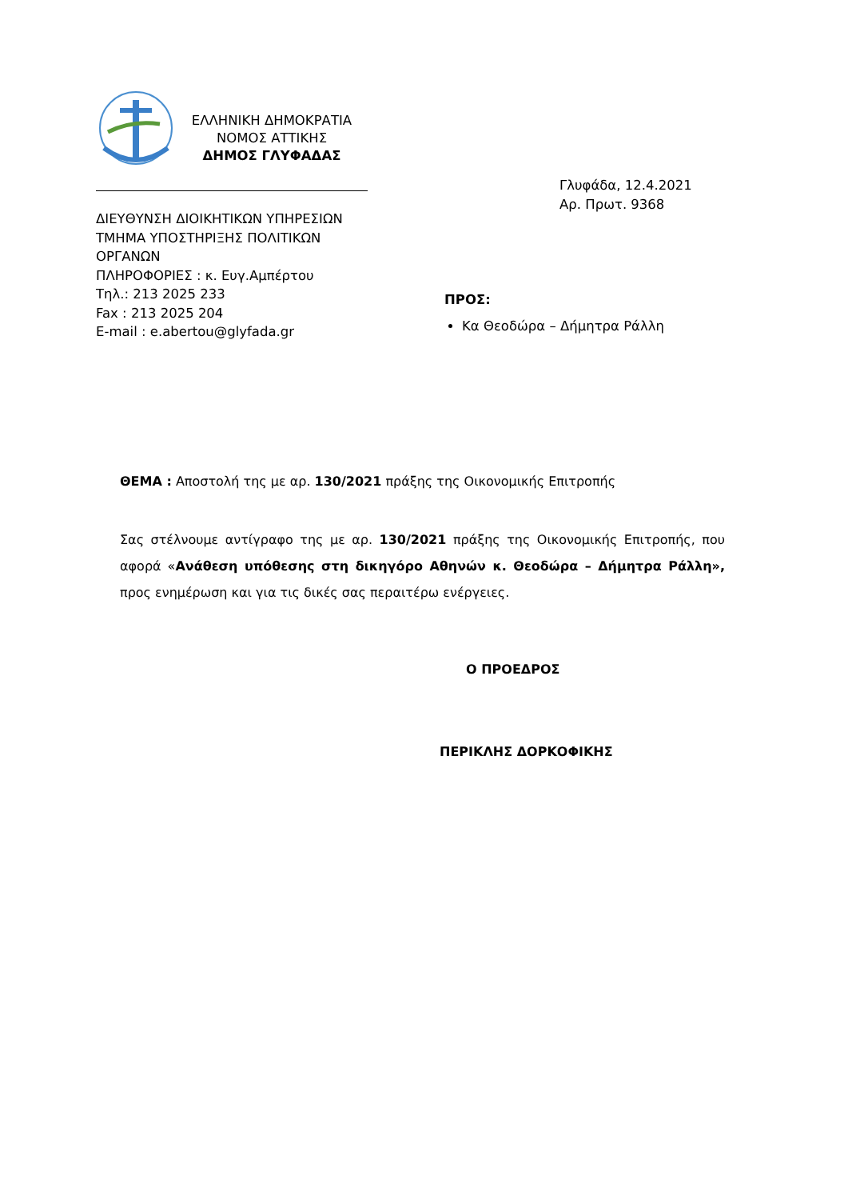ΕΛΛΗΝΙΚΗ ΔΗΜΟΚΡΑΤΙΑ
ΝΟΜΟΣ ΑΤΤΙΚΗΣ
ΔΗΜΟΣ ΓΛΥΦΑΔΑΣ
Γλυφάδα, 12.4.2021
Αρ. Πρωτ. 9368
ΔΙΕΥΘΥΝΣΗ ΔΙΟΙΚΗΤΙΚΩΝ ΥΠΗΡΕΣΙΩΝ
ΤΜΗΜΑ ΥΠΟΣΤΗΡΙΞΗΣ ΠΟΛΙΤΙΚΩΝ
ΟΡΓΑΝΩΝ
ΠΛΗΡΟΦΟΡΙΕΣ : κ. Ευγ.Αμπέρτου
Τηλ.: 213 2025 233
Fax : 213 2025 204
E-mail : e.abertou@glyfada.gr
ΠΡΟΣ:
Κα Θεοδώρα – Δήμητρα Ράλλη
ΘΕΜΑ : Αποστολή της με αρ. 130/2021 πράξης της Οικονομικής Επιτροπής
Σας στέλνουμε αντίγραφο της με αρ. 130/2021 πράξης της Οικονομικής Επιτροπής, που αφορά «Ανάθεση υπόθεσης στη δικηγόρο Αθηνών κ. Θεοδώρα – Δήμητρα Ράλλη», προς ενημέρωση και για τις δικές σας περαιτέρω ενέργειες.
Ο ΠΡΟΕΔΡΟΣ
ΠΕΡΙΚΛΗΣ ΔΟΡΚΟΦΙΚΗΣ